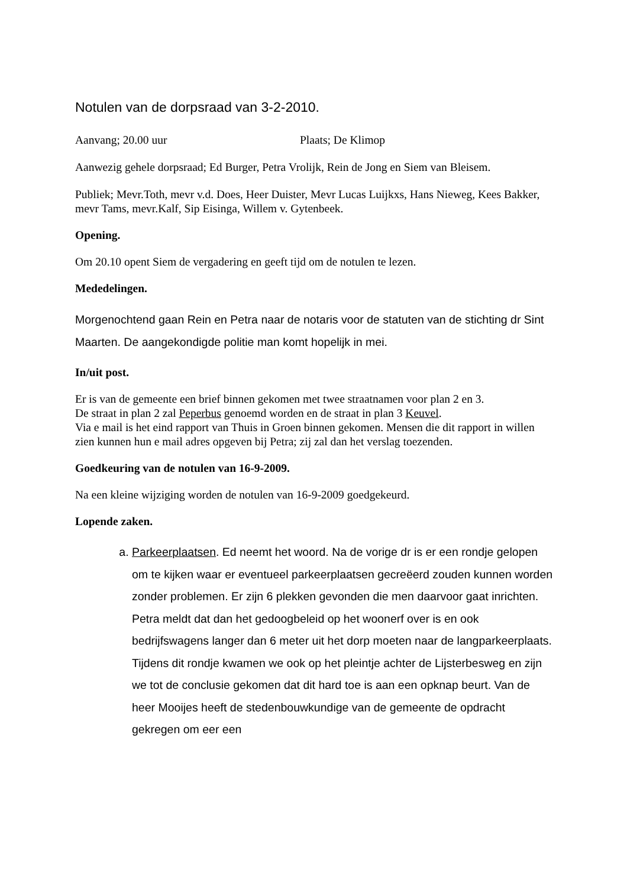Notulen van de dorpsraad van 3-2-2010.
Aanvang; 20.00 uur Plaats; De Klimop
Aanwezig gehele dorpsraad; Ed Burger, Petra Vrolijk, Rein de Jong en Siem van Bleisem.
Publiek; Mevr.Toth, mevr v.d. Does, Heer Duister, Mevr Lucas Luijkxs, Hans Nieweg, Kees Bakker, mevr Tams, mevr.Kalf, Sip Eisinga, Willem v. Gytenbeek.
Opening.
Om 20.10 opent Siem de vergadering en geeft tijd om de notulen te lezen.
Mededelingen.
Morgenochtend gaan Rein en Petra naar de notaris voor de statuten van de stichting dr Sint Maarten. De aangekondigde politie man komt hopelijk in mei.
In/uit post.
Er is van de gemeente een brief binnen gekomen met twee straatnamen voor plan 2 en 3.
De straat in plan 2 zal Peperbus genoemd worden en de straat in plan 3 Keuvel.
Via e mail is het eind rapport van Thuis in Groen binnen gekomen. Mensen die dit rapport in willen zien kunnen hun e mail adres opgeven bij Petra; zij zal dan het verslag toezenden.
Goedkeuring van de notulen van 16-9-2009.
Na een kleine wijziging worden de notulen van 16-9-2009 goedgekeurd.
Lopende zaken.
a. Parkeerplaatsen. Ed neemt het woord. Na de vorige dr is er een rondje gelopen om te kijken waar er eventueel parkeerplaatsen gecreëerd zouden kunnen worden zonder problemen. Er zijn 6 plekken gevonden die men daarvoor gaat inrichten. Petra meldt dat dan het gedoogbeleid op het woonerf over is en ook bedrijfswagens langer dan 6 meter uit het dorp moeten naar de langparkeerplaats. Tijdens dit rondje kwamen we ook op het pleintje achter de Lijsterbesweg en zijn we tot de conclusie gekomen dat dit hard toe is aan een opknap beurt. Van de heer Mooijes heeft de stedenbouwkundige van de gemeente de opdracht gekregen om eer een